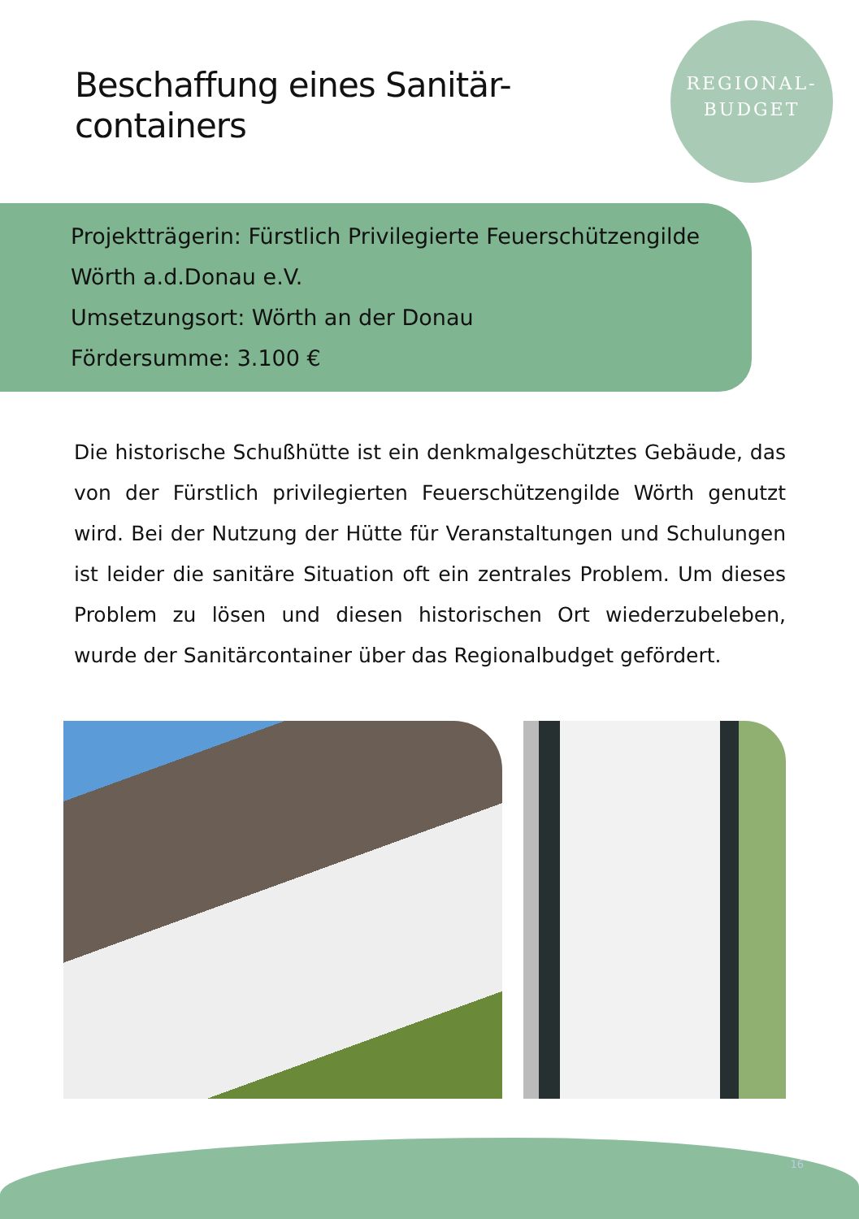REGIONAL-
BUDGET
Beschaffung eines Sanitär-containers
Projektträgerin: Fürstlich Privilegierte Feuerschützengilde
Wörth a.d.Donau e.V.
Umsetzungsort: Wörth an der Donau
Fördersumme: 3.100 €
Die historische Schußhütte ist ein denkmalgeschütztes Gebäude, das von der Fürstlich privilegierten Feuerschützengilde Wörth genutzt wird. Bei der Nutzung der Hütte für Veranstaltungen und Schulungen ist leider die sanitäre Situation oft ein zentrales Problem. Um dieses Problem zu lösen und diesen historischen Ort wiederzubeleben, wurde der Sanitärcontainer über das Regionalbudget gefördert.
16